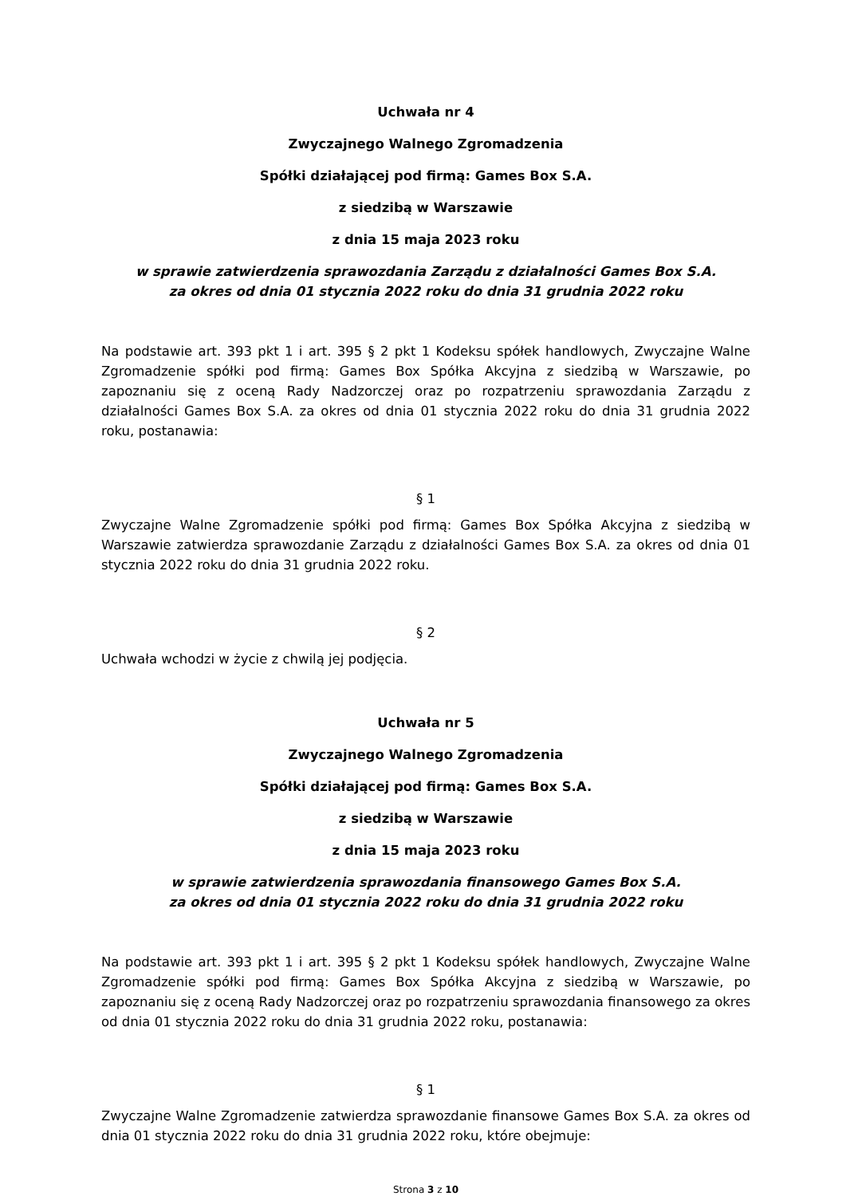Uchwała nr 4
Zwyczajnego Walnego Zgromadzenia
Spółki działającej pod firmą: Games Box S.A.
z siedzibą w Warszawie
z dnia 15 maja 2023 roku
w sprawie zatwierdzenia sprawozdania Zarządu z działalności Games Box S.A.
za okres od dnia 01 stycznia 2022 roku do dnia 31 grudnia 2022 roku
Na podstawie art. 393 pkt 1 i art. 395 § 2 pkt 1 Kodeksu spółek handlowych, Zwyczajne Walne Zgromadzenie spółki pod firmą: Games Box Spółka Akcyjna z siedzibą w Warszawie, po zapoznaniu się z oceną Rady Nadzorczej oraz po rozpatrzeniu sprawozdania Zarządu z działalności Games Box S.A. za okres od dnia 01 stycznia 2022 roku do dnia 31 grudnia 2022 roku, postanawia:
§ 1
Zwyczajne Walne Zgromadzenie spółki pod firmą: Games Box Spółka Akcyjna z siedzibą w Warszawie zatwierdza sprawozdanie Zarządu z działalności Games Box S.A. za okres od dnia 01 stycznia 2022 roku do dnia 31 grudnia 2022 roku.
§ 2
Uchwała wchodzi w życie z chwilą jej podjęcia.
Uchwała nr 5
Zwyczajnego Walnego Zgromadzenia
Spółki działającej pod firmą: Games Box S.A.
z siedzibą w Warszawie
z dnia 15 maja 2023 roku
w sprawie zatwierdzenia sprawozdania finansowego Games Box S.A.
za okres od dnia 01 stycznia 2022 roku do dnia 31 grudnia 2022 roku
Na podstawie art. 393 pkt 1 i art. 395 § 2 pkt 1 Kodeksu spółek handlowych, Zwyczajne Walne Zgromadzenie spółki pod firmą: Games Box Spółka Akcyjna z siedzibą w Warszawie, po zapoznaniu się z oceną Rady Nadzorczej oraz po rozpatrzeniu sprawozdania finansowego za okres od dnia 01 stycznia 2022 roku do dnia 31 grudnia 2022 roku, postanawia:
§ 1
Zwyczajne Walne Zgromadzenie zatwierdza sprawozdanie finansowe Games Box S.A. za okres od dnia 01 stycznia 2022 roku do dnia 31 grudnia 2022 roku, które obejmuje:
Strona 3 z 10